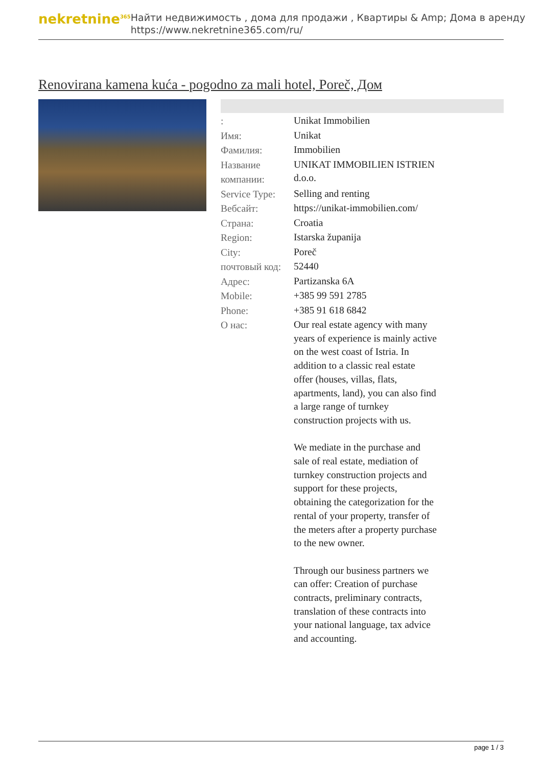nekretnine<sup>365</sup>
Найти недвижимость , дома для продажи , Квартиры & Amp; Дома в аренду
https://www.nekretnine365.com/ru/
Renovirana kamena kuća - pogodno za mali hotel, Poreč, Дом
| : | Unikat Immobilien |
| Имя: | Unikat |
| Фамилия: | Immobilien |
| Название компании: | UNIKAT IMMOBILIEN ISTRIEN d.o.o. |
| Service Type: | Selling and renting |
| Вебсайт: | https://unikat-immobilien.com/ |
| Страна: | Croatia |
| Region: | Istarska županija |
| City: | Poreč |
| почтовый код: | 52440 |
| Адрес: | Partizanska 6A |
| Mobile: | +385 99 591 2785 |
| Phone: | +385 91 618 6842 |
| О нас: | Our real estate agency with many years of experience is mainly active on the west coast of Istria. In addition to a classic real estate offer (houses, villas, flats, apartments, land), you can also find a large range of turnkey construction projects with us. We mediate in the purchase and sale of real estate, mediation of turnkey construction projects and support for these projects, obtaining the categorization for the rental of your property, transfer of the meters after a property purchase to the new owner. Through our business partners we can offer: Creation of purchase contracts, preliminary contracts, translation of these contracts into your national language, tax advice and accounting. |
page 1 / 3